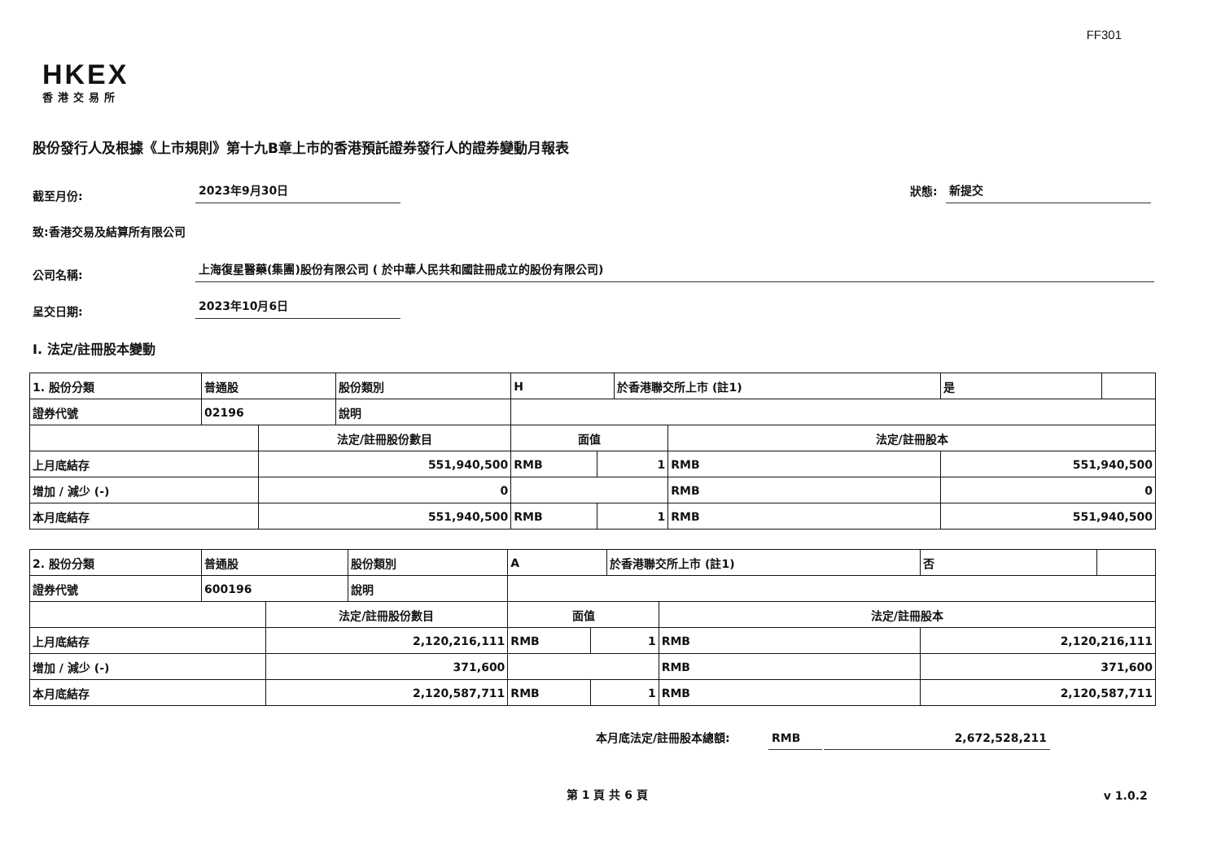FF301
HKEX
香港交易所
股份發行人及根據《上市規則》第十九B章上市的香港預託證券發行人的證券變動月報表
截至月份: 2023年9月30日 狀態: 新提交
致:香港交易及結算所有限公司
公司名稱: 上海復星醫藥(集團)股份有限公司 ( 於中華人民共和國註冊成立的股份有限公司)
呈交日期: 2023年10月6日
I. 法定/註冊股本變動
| 1. 股份分類 | 普通股 | | 股份類別 | H | | | 於香港聯交所上市 (註1) | | 是 | |
| 證券代號 | 02196 | | 說明 | | | | | | | |
| | | 法定/註冊股份數目 | | | 面值 | | | 法定/註冊股本 | | |
| 上月底結存 | | 551,940,500 | | | RMB | 1 | | RMB | 551,940,500 | |
| 增加 / 減少 (-) | | 0 | | | | | | RMB | 0 | |
| 本月底結存 | | 551,940,500 | | | RMB | 1 | | RMB | 551,940,500 | |
| 2. 股份分類 | 普通股 | | 股份類別 | A | | | 於香港聯交所上市 (註1) | | 否 | |
| 證券代號 | 600196 | | 說明 | | | | | | | |
| | | 法定/註冊股份數目 | | | 面值 | | | 法定/註冊股本 | | |
| 上月底結存 | | 2,120,216,111 | | | RMB | 1 | | RMB | 2,120,216,111 | |
| 增加 / 減少 (-) | | 371,600 | | | | | | RMB | 371,600 | |
| 本月底結存 | | 2,120,587,711 | | | RMB | 1 | | RMB | 2,120,587,711 | |
本月底法定/註冊股本總額: RMB 2,672,528,211
第 1 頁 共 6 頁 v 1.0.2